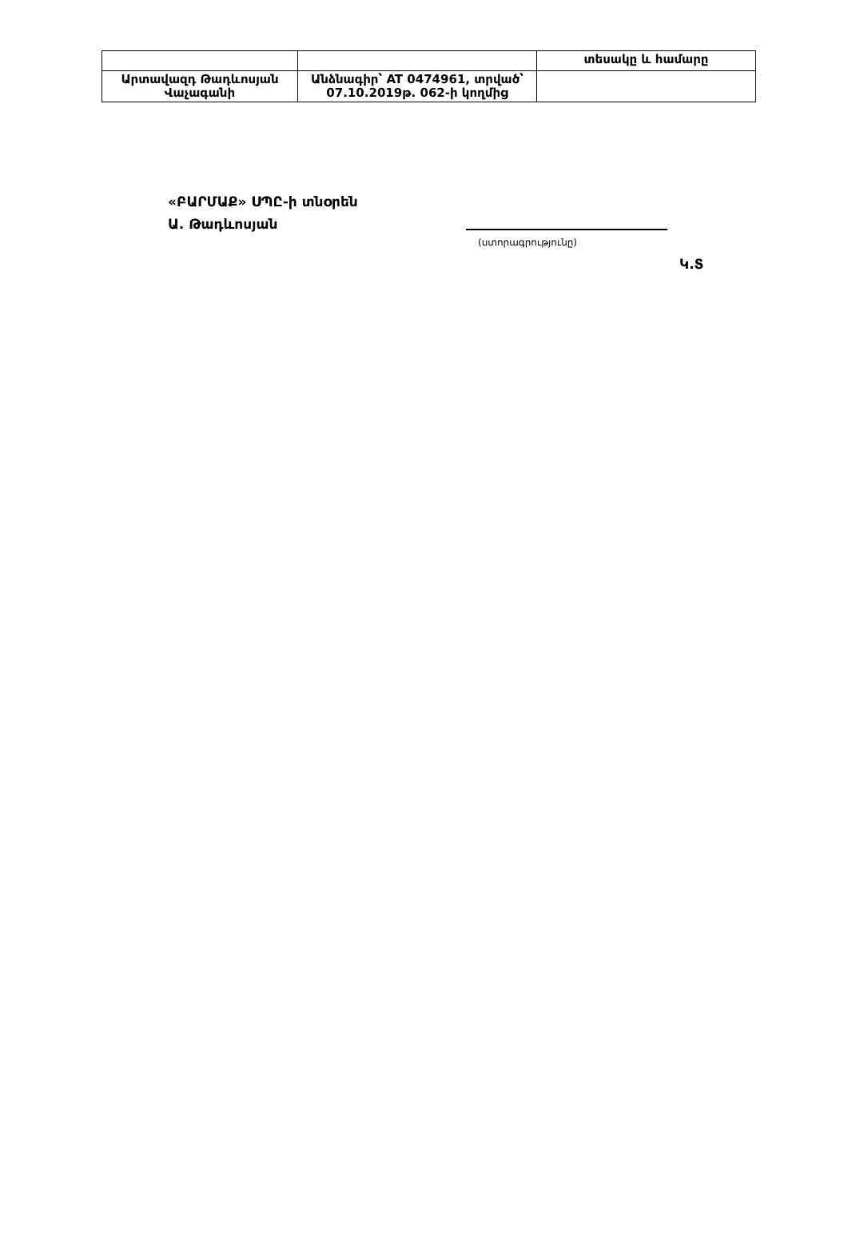| | | տեսակը և համարը |
| Արտավազդ Թադևոսյան Վաչագանի | Անձնագիր՝ AT 0474961, տրված՝ 07.10.2019թ. 062-ի կողմից | |
«ԲԱՐՄԱՔ» ՍՊԸ-ի տնօրեն
Ա. Թադևոսյան
(ստորագրությունը)
Կ.Տ